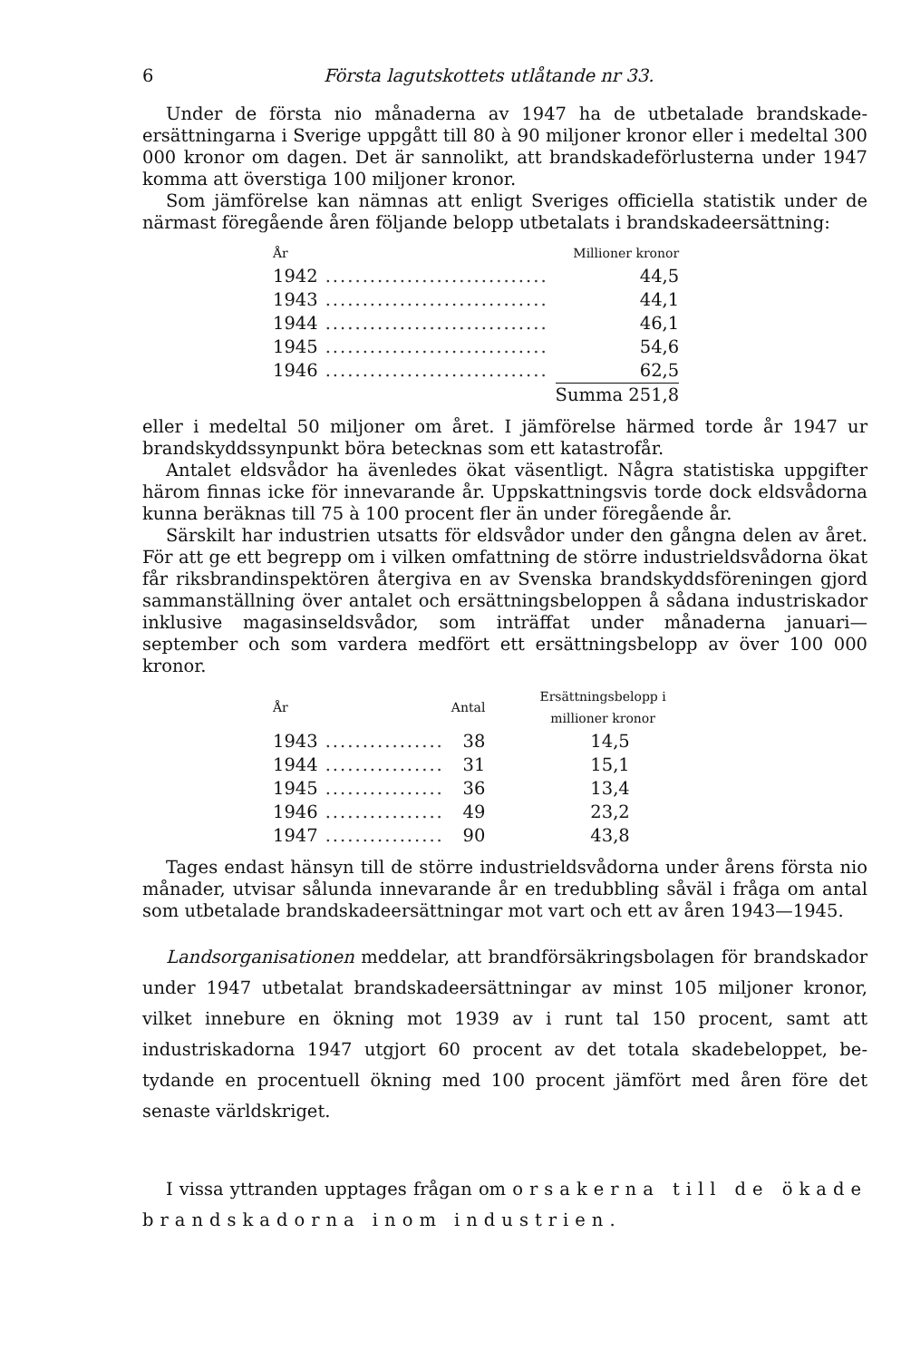6 Första lagutskottets utlåtande nr 33.
Under de första nio månaderna av 1947 ha de utbetalade brandskade­ersättningarna i Sverige uppgått till 80 à 90 miljoner kronor eller i medeltal 300 000 kronor om dagen. Det är sannolikt, att brandskadeförlusterna under 1947 komma att överstiga 100 miljoner kronor.
Som jämförelse kan nämnas att enligt Sveriges officiella statistik under de närmast föregående åren följande belopp utbetalats i brandskadeersätt­ning:
| År | | Millioner kronor |
| --- | --- | --- |
| 1942 | .............................. | 44,5 |
| 1943 | .............................. | 44,1 |
| 1944 | .............................. | 46,1 |
| 1945 | .............................. | 54,6 |
| 1946 | .............................. | 62,5 |
| | | Summa 251,8 |
eller i medeltal 50 miljoner om året. I jämförelse härmed torde år 1947 ur brandskyddssynpunkt böra betecknas som ett katastrofår.
Antalet eldsvådor ha ävenledes ökat väsentligt. Några statistiska upp­gifter härom finnas icke för innevarande år. Uppskattningsvis torde dock eldsvådorna kunna beräknas till 75 à 100 procent fler än under föregående år.
Särskilt har industrien utsatts för eldsvådor under den gångna delen av året. För att ge ett begrepp om i vilken omfattning de större industrields­vådorna ökat får riksbrandinspektören återgiva en av Svenska brandskydds­föreningen gjord sammanställning över antalet och ersättningsbeloppen å sådana industriskador inklusive magasinseldsvådor, som inträffat under må­naderna januari—september och som vardera medfört ett ersättningsbelopp av över 100 000 kronor.
| År | | Antal | Ersättningsbelopp i millioner kronor |
| --- | --- | --- | --- |
| 1943 | ................ | 38 | 14,5 |
| 1944 | ................ | 31 | 15,1 |
| 1945 | ................ | 36 | 13,4 |
| 1946 | ................ | 49 | 23,2 |
| 1947 | ................ | 90 | 43,8 |
Tages endast hänsyn till de större industrieldsvådorna under årens första nio månader, utvisar sålunda innevarande år en tredubbling såväl i fråga om antal som utbetalade brandskadeersättningar mot vart och ett av åren 1943—1945.
Landsorganisationen meddelar, att brandförsäkringsbolagen för brandska­dor under 1947 utbetalat brandskadeersättningar av minst 105 miljoner kro­nor, vilket innebure en ökning mot 1939 av i runt tal 150 procent, samt att industriskadorna 1947 utgjort 60 procent av det totala skadebeloppet, be­tydande en procentuell ökning med 100 procent jämfört med åren före det senaste världskriget.
I vissa yttranden upptages frågan om orsakerna till de ökade brandskadorna inom industrien.